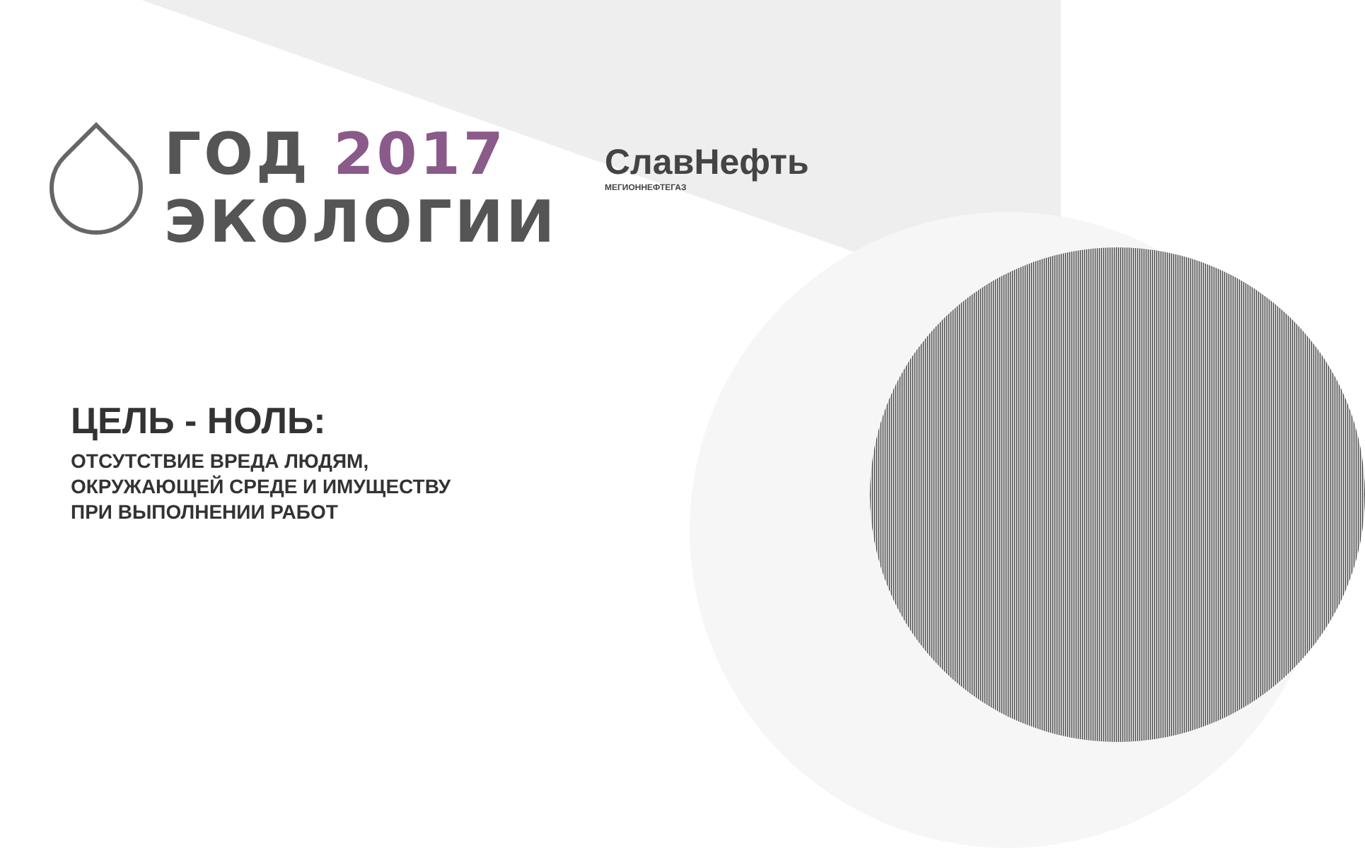ГОД 2017
ЭКОЛОГИИ
СлавНефть
МЕГИОННЕФТЕГАЗ
ЦЕЛЬ - НОЛЬ:
ОТСУТСТВИЕ ВРЕДА ЛЮДЯМ,
ОКРУЖАЮЩЕЙ СРЕДЕ И ИМУЩЕСТВУ
ПРИ ВЫПОЛНЕНИИ РАБОТ